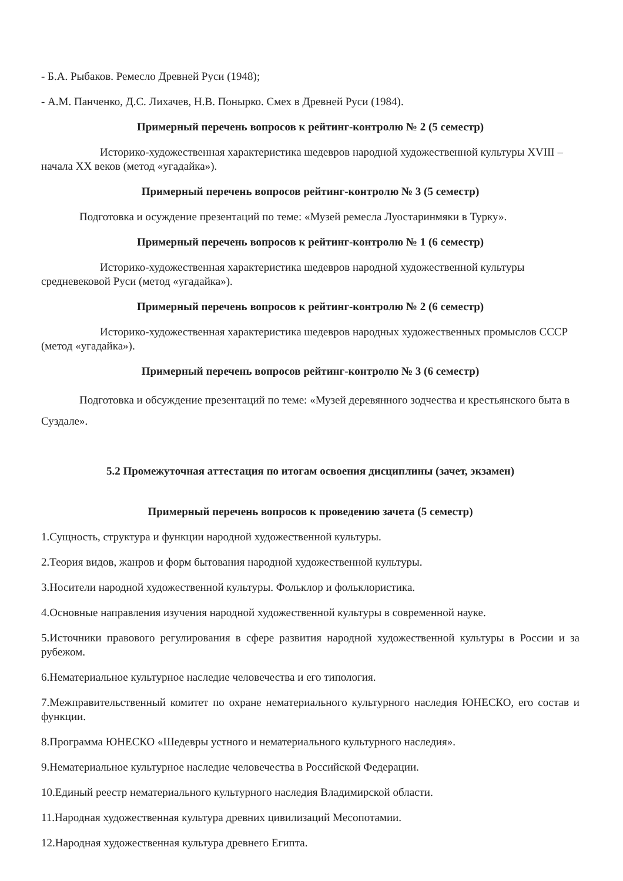- Б.А. Рыбаков. Ремесло Древней Руси (1948);
- А.М. Панченко, Д.С. Лихачев, Н.В. Понырко. Смех в Древней Руси (1984).
Примерный перечень вопросов к рейтинг-контролю № 2 (5 семестр)
Историко-художественная характеристика шедевров народной художественной культуры XVIII – начала XX веков (метод «угадайка»).
Примерный перечень вопросов рейтинг-контролю № 3 (5 семестр)
Подготовка и осуждение презентаций по теме: «Музей ремесла Луостаринмяки в Турку».
Примерный перечень вопросов к рейтинг-контролю № 1 (6 семестр)
Историко-художественная характеристика шедевров народной художественной культуры средневековой Руси (метод «угадайка»).
Примерный перечень вопросов к рейтинг-контролю № 2 (6 семестр)
Историко-художественная характеристика шедевров народных художественных промыслов СССР (метод «угадайка»).
Примерный перечень вопросов рейтинг-контролю № 3 (6 семестр)
Подготовка и обсуждение презентаций по теме: «Музей деревянного зодчества и крестьянского быта в Суздале».
5.2 Промежуточная аттестация по итогам освоения дисциплины (зачет, экзамен)
Примерный перечень вопросов к проведению зачета (5 семестр)
1.Сущность, структура и функции народной художественной культуры.
2.Теория видов, жанров и форм бытования народной художественной культуры.
3.Носители народной художественной культуры. Фольклор и фольклористика.
4.Основные направления изучения народной художественной культуры в современной науке.
5.Источники правового регулирования в сфере развития народной художественной культуры в России и за рубежом.
6.Нематериальное культурное наследие человечества и его типология.
7.Межправительственный комитет по охране нематериального культурного наследия ЮНЕСКО, его состав и функции.
8.Программа ЮНЕСКО «Шедевры устного и нематериального культурного наследия».
9.Нематериальное культурное наследие человечества в Российской Федерации.
10.Единый реестр нематериального культурного наследия Владимирской области.
11.Народная художественная культура древних цивилизаций Месопотамии.
12.Народная художественная культура древнего Египта.